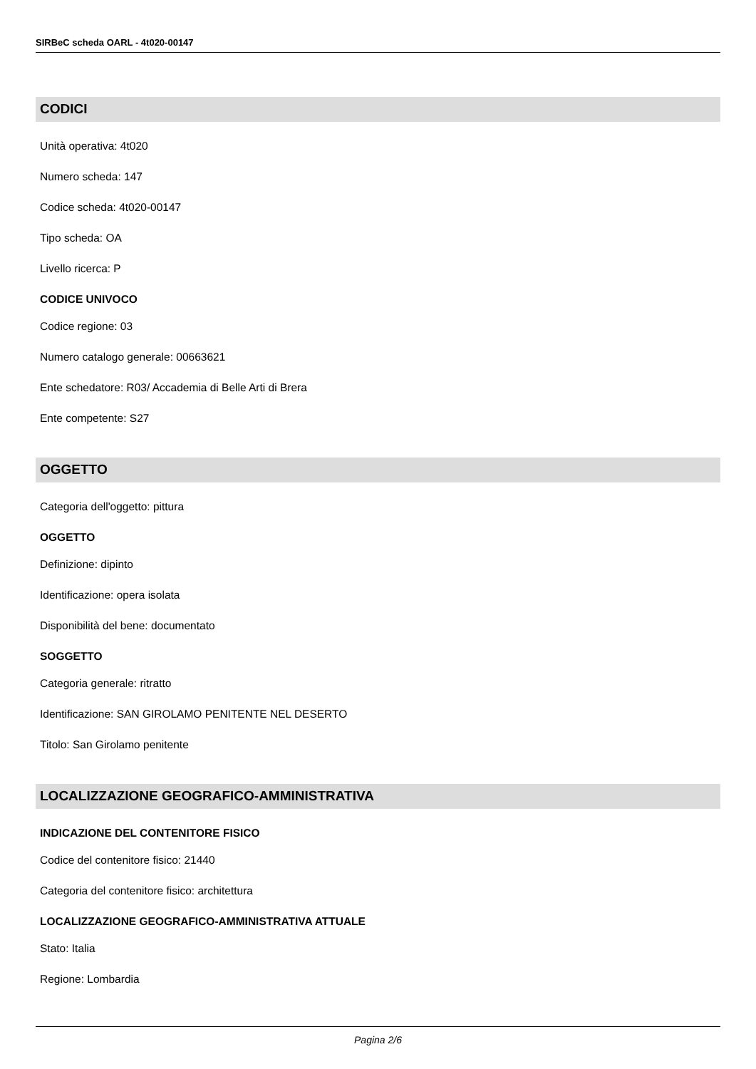SIRBeC scheda OARL - 4t020-00147
CODICI
Unità operativa: 4t020
Numero scheda: 147
Codice scheda: 4t020-00147
Tipo scheda: OA
Livello ricerca: P
CODICE UNIVOCO
Codice regione: 03
Numero catalogo generale: 00663621
Ente schedatore: R03/ Accademia di Belle Arti di Brera
Ente competente: S27
OGGETTO
Categoria dell'oggetto: pittura
OGGETTO
Definizione: dipinto
Identificazione: opera isolata
Disponibilità del bene: documentato
SOGGETTO
Categoria generale: ritratto
Identificazione: SAN GIROLAMO PENITENTE NEL DESERTO
Titolo: San Girolamo penitente
LOCALIZZAZIONE GEOGRAFICO-AMMINISTRATIVA
INDICAZIONE DEL CONTENITORE FISICO
Codice del contenitore fisico: 21440
Categoria del contenitore fisico: architettura
LOCALIZZAZIONE GEOGRAFICO-AMMINISTRATIVA ATTUALE
Stato: Italia
Regione: Lombardia
Pagina 2/6